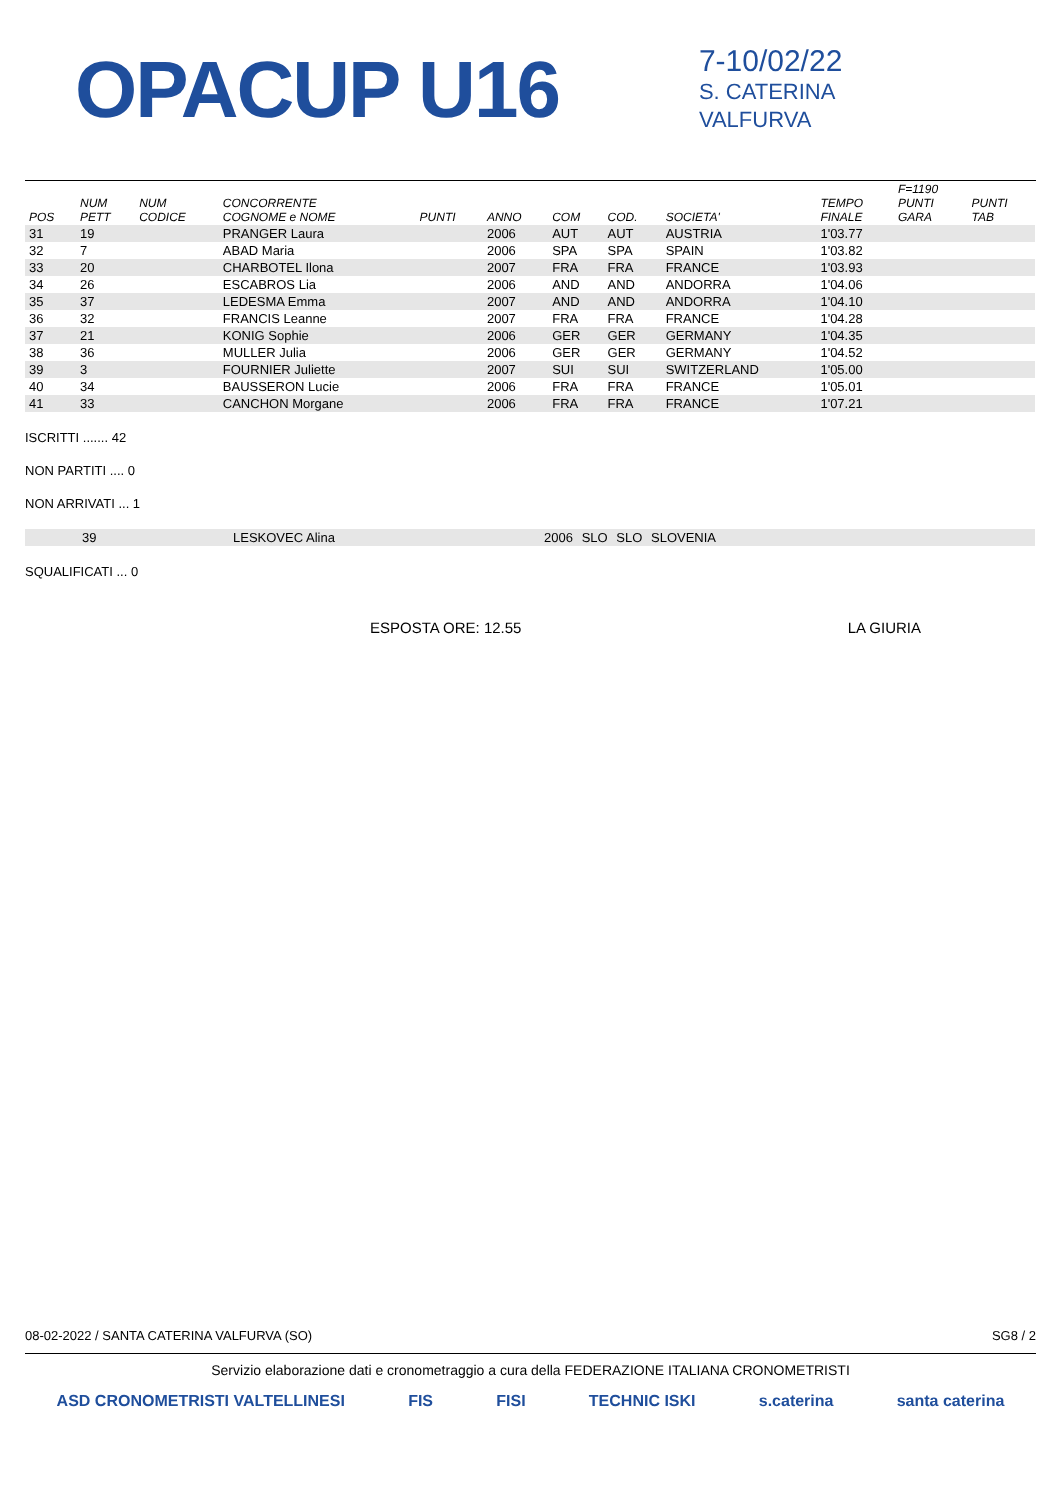OPACUP U16
7-10/02/22
S. CATERINA
VALFURVA
| POS | NUM PETT | NUM CODICE | CONCORRENTE COGNOME e NOME | PUNTI | ANNO | COM | COD. | SOCIETA' | TEMPO FINALE | F=1190 PUNTI GARA | PUNTI TAB |
| --- | --- | --- | --- | --- | --- | --- | --- | --- | --- | --- | --- |
| 31 | 19 | | PRANGER Laura | | 2006 | AUT | AUT | AUSTRIA | 1'03.77 | | |
| 32 | 7 | | ABAD Maria | | 2006 | SPA | SPA | SPAIN | 1'03.82 | | |
| 33 | 20 | | CHARBOTEL Ilona | | 2007 | FRA | FRA | FRANCE | 1'03.93 | | |
| 34 | 26 | | ESCABROS Lia | | 2006 | AND | AND | ANDORRA | 1'04.06 | | |
| 35 | 37 | | LEDESMA Emma | | 2007 | AND | AND | ANDORRA | 1'04.10 | | |
| 36 | 32 | | FRANCIS Leanne | | 2007 | FRA | FRA | FRANCE | 1'04.28 | | |
| 37 | 21 | | KONIG Sophie | | 2006 | GER | GER | GERMANY | 1'04.35 | | |
| 38 | 36 | | MULLER Julia | | 2006 | GER | GER | GERMANY | 1'04.52 | | |
| 39 | 3 | | FOURNIER Juliette | | 2007 | SUI | SUI | SWITZERLAND | 1'05.00 | | |
| 40 | 34 | | BAUSSERON Lucie | | 2006 | FRA | FRA | FRANCE | 1'05.01 | | |
| 41 | 33 | | CANCHON Morgane | | 2006 | FRA | FRA | FRANCE | 1'07.21 | | |
ISCRITTI ....... 42
NON PARTITI .... 0
NON ARRIVATI ... 1
| 39 | LESKOVEC Alina | 2006 | SLO | SLO | SLOVENIA |
SQUALIFICATI ... 0
ESPOSTA ORE: 12.55 LA GIURIA
08-02-2022 / SANTA CATERINA VALFURVA (SO) SG8 / 2
Servizio elaborazione dati e cronometraggio a cura della FEDERAZIONE ITALIANA CRONOMETRISTI
ASD CRONOMETRISTI VALTELLINESI FIS FISI TECHNIC ISKI s.caterina santa caterina